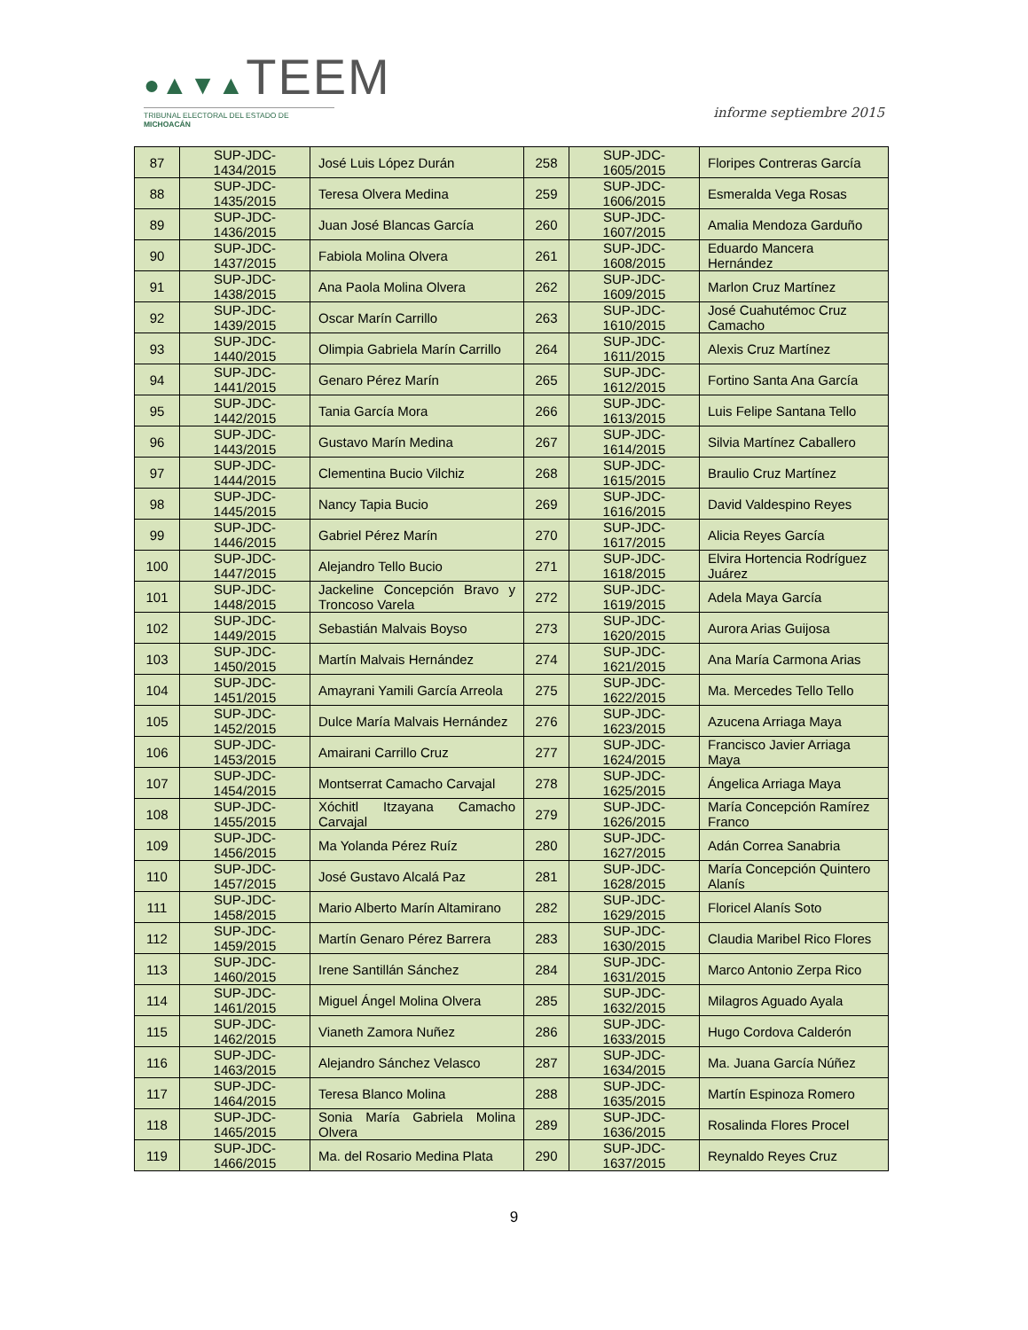●▲▼▲TEEM
TRIBUNAL ELECTORAL DEL ESTADO DE MICHOACÁN
informe septiembre 2015
| 87 | SUP-JDC-1434/2015 | José Luis López Durán | 258 | SUP-JDC-1605/2015 | Floripes Contreras García |
| 88 | SUP-JDC-1435/2015 | Teresa Olvera Medina | 259 | SUP-JDC-1606/2015 | Esmeralda Vega Rosas |
| 89 | SUP-JDC-1436/2015 | Juan José Blancas García | 260 | SUP-JDC-1607/2015 | Amalia Mendoza Garduño |
| 90 | SUP-JDC-1437/2015 | Fabiola Molina Olvera | 261 | SUP-JDC-1608/2015 | Eduardo Mancera Hernández |
| 91 | SUP-JDC-1438/2015 | Ana Paola Molina Olvera | 262 | SUP-JDC-1609/2015 | Marlon Cruz Martínez |
| 92 | SUP-JDC-1439/2015 | Oscar Marín Carrillo | 263 | SUP-JDC-1610/2015 | José Cuahutémoc Cruz Camacho |
| 93 | SUP-JDC-1440/2015 | Olimpia Gabriela Marín Carrillo | 264 | SUP-JDC-1611/2015 | Alexis Cruz Martínez |
| 94 | SUP-JDC-1441/2015 | Genaro Pérez Marín | 265 | SUP-JDC-1612/2015 | Fortino Santa Ana García |
| 95 | SUP-JDC-1442/2015 | Tania García Mora | 266 | SUP-JDC-1613/2015 | Luis Felipe Santana Tello |
| 96 | SUP-JDC-1443/2015 | Gustavo Marín Medina | 267 | SUP-JDC-1614/2015 | Silvia Martínez Caballero |
| 97 | SUP-JDC-1444/2015 | Clementina Bucio Vilchiz | 268 | SUP-JDC-1615/2015 | Braulio Cruz Martínez |
| 98 | SUP-JDC-1445/2015 | Nancy Tapia Bucio | 269 | SUP-JDC-1616/2015 | David Valdespino Reyes |
| 99 | SUP-JDC-1446/2015 | Gabriel Pérez Marín | 270 | SUP-JDC-1617/2015 | Alicia Reyes García |
| 100 | SUP-JDC-1447/2015 | Alejandro Tello Bucio | 271 | SUP-JDC-1618/2015 | Elvira Hortencia Rodríguez Juárez |
| 101 | SUP-JDC-1448/2015 | Jackeline Concepción Bravo y Troncoso Varela | 272 | SUP-JDC-1619/2015 | Adela Maya García |
| 102 | SUP-JDC-1449/2015 | Sebastián Malvais Boyso | 273 | SUP-JDC-1620/2015 | Aurora Arias Guijosa |
| 103 | SUP-JDC-1450/2015 | Martín Malvais Hernández | 274 | SUP-JDC-1621/2015 | Ana María Carmona Arias |
| 104 | SUP-JDC-1451/2015 | Amayrani Yamili García Arreola | 275 | SUP-JDC-1622/2015 | Ma. Mercedes Tello Tello |
| 105 | SUP-JDC-1452/2015 | Dulce María Malvais Hernández | 276 | SUP-JDC-1623/2015 | Azucena Arriaga Maya |
| 106 | SUP-JDC-1453/2015 | Amairani Carrillo Cruz | 277 | SUP-JDC-1624/2015 | Francisco Javier Arriaga Maya |
| 107 | SUP-JDC-1454/2015 | Montserrat Camacho Carvajal | 278 | SUP-JDC-1625/2015 | Ángelica Arriaga Maya |
| 108 | SUP-JDC-1455/2015 | Xóchitl Itzayana Camacho Carvajal | 279 | SUP-JDC-1626/2015 | María Concepción Ramírez Franco |
| 109 | SUP-JDC-1456/2015 | Ma Yolanda Pérez Ruíz | 280 | SUP-JDC-1627/2015 | Adán Correa Sanabria |
| 110 | SUP-JDC-1457/2015 | José Gustavo Alcalá Paz | 281 | SUP-JDC-1628/2015 | María Concepción Quintero Alanís |
| 111 | SUP-JDC-1458/2015 | Mario Alberto Marín Altamirano | 282 | SUP-JDC-1629/2015 | Floricel Alanís Soto |
| 112 | SUP-JDC-1459/2015 | Martín Genaro Pérez Barrera | 283 | SUP-JDC-1630/2015 | Claudia Maribel Rico Flores |
| 113 | SUP-JDC-1460/2015 | Irene Santillán Sánchez | 284 | SUP-JDC-1631/2015 | Marco Antonio Zerpa Rico |
| 114 | SUP-JDC-1461/2015 | Miguel Ángel Molina Olvera | 285 | SUP-JDC-1632/2015 | Milagros Aguado Ayala |
| 115 | SUP-JDC-1462/2015 | Vianeth Zamora Nuñez | 286 | SUP-JDC-1633/2015 | Hugo Cordova Calderón |
| 116 | SUP-JDC-1463/2015 | Alejandro Sánchez Velasco | 287 | SUP-JDC-1634/2015 | Ma. Juana García Núñez |
| 117 | SUP-JDC-1464/2015 | Teresa Blanco Molina | 288 | SUP-JDC-1635/2015 | Martín Espinoza Romero |
| 118 | SUP-JDC-1465/2015 | Sonia María Gabriela Molina Olvera | 289 | SUP-JDC-1636/2015 | Rosalinda Flores Procel |
| 119 | SUP-JDC-1466/2015 | Ma. del Rosario Medina Plata | 290 | SUP-JDC-1637/2015 | Reynaldo Reyes Cruz |
9